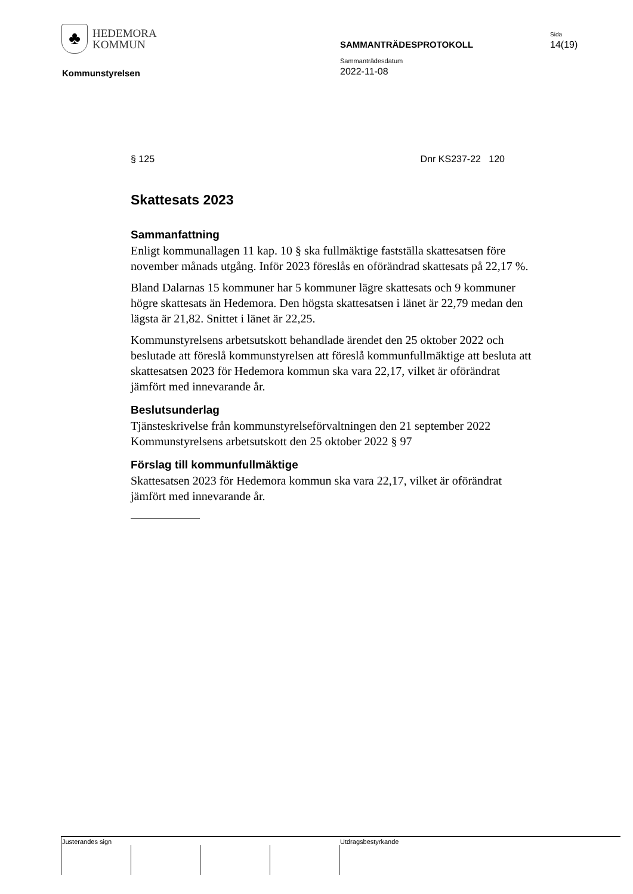♣
HEDEMORA
KOMMUN
Kommunstyrelsen
SAMMANTRÄDESPROTOKOLL
Sammanträdesdatum
2022-11-08
Sida
14(19)
§ 125 Dnr KS237-22 120
Skattesats 2023
Sammanfattning
Enligt kommunallagen 11 kap. 10 § ska fullmäktige fastställa skattesatsen före november månads utgång. Inför 2023 föreslås en oförändrad skattesats på 22,17 %.
Bland Dalarnas 15 kommuner har 5 kommuner lägre skattesats och 9 kommuner högre skattesats än Hedemora. Den högsta skattesatsen i länet är 22,79 medan den lägsta är 21,82. Snittet i länet är 22,25.
Kommunstyrelsens arbetsutskott behandlade ärendet den 25 oktober 2022 och beslutade att föreslå kommunstyrelsen att föreslå kommunfullmäktige att besluta att skattesatsen 2023 för Hedemora kommun ska vara 22,17, vilket är oförändrat jämfört med innevarande år.
Beslutsunderlag
Tjänsteskrivelse från kommunstyrelseförvaltningen den 21 september 2022
Kommunstyrelsens arbetsutskott den 25 oktober 2022 § 97
Förslag till kommunfullmäktige
Skattesatsen 2023 för Hedemora kommun ska vara 22,17, vilket är oförändrat jämfört med innevarande år.
Justerandes sign Utdragsbestyrkande